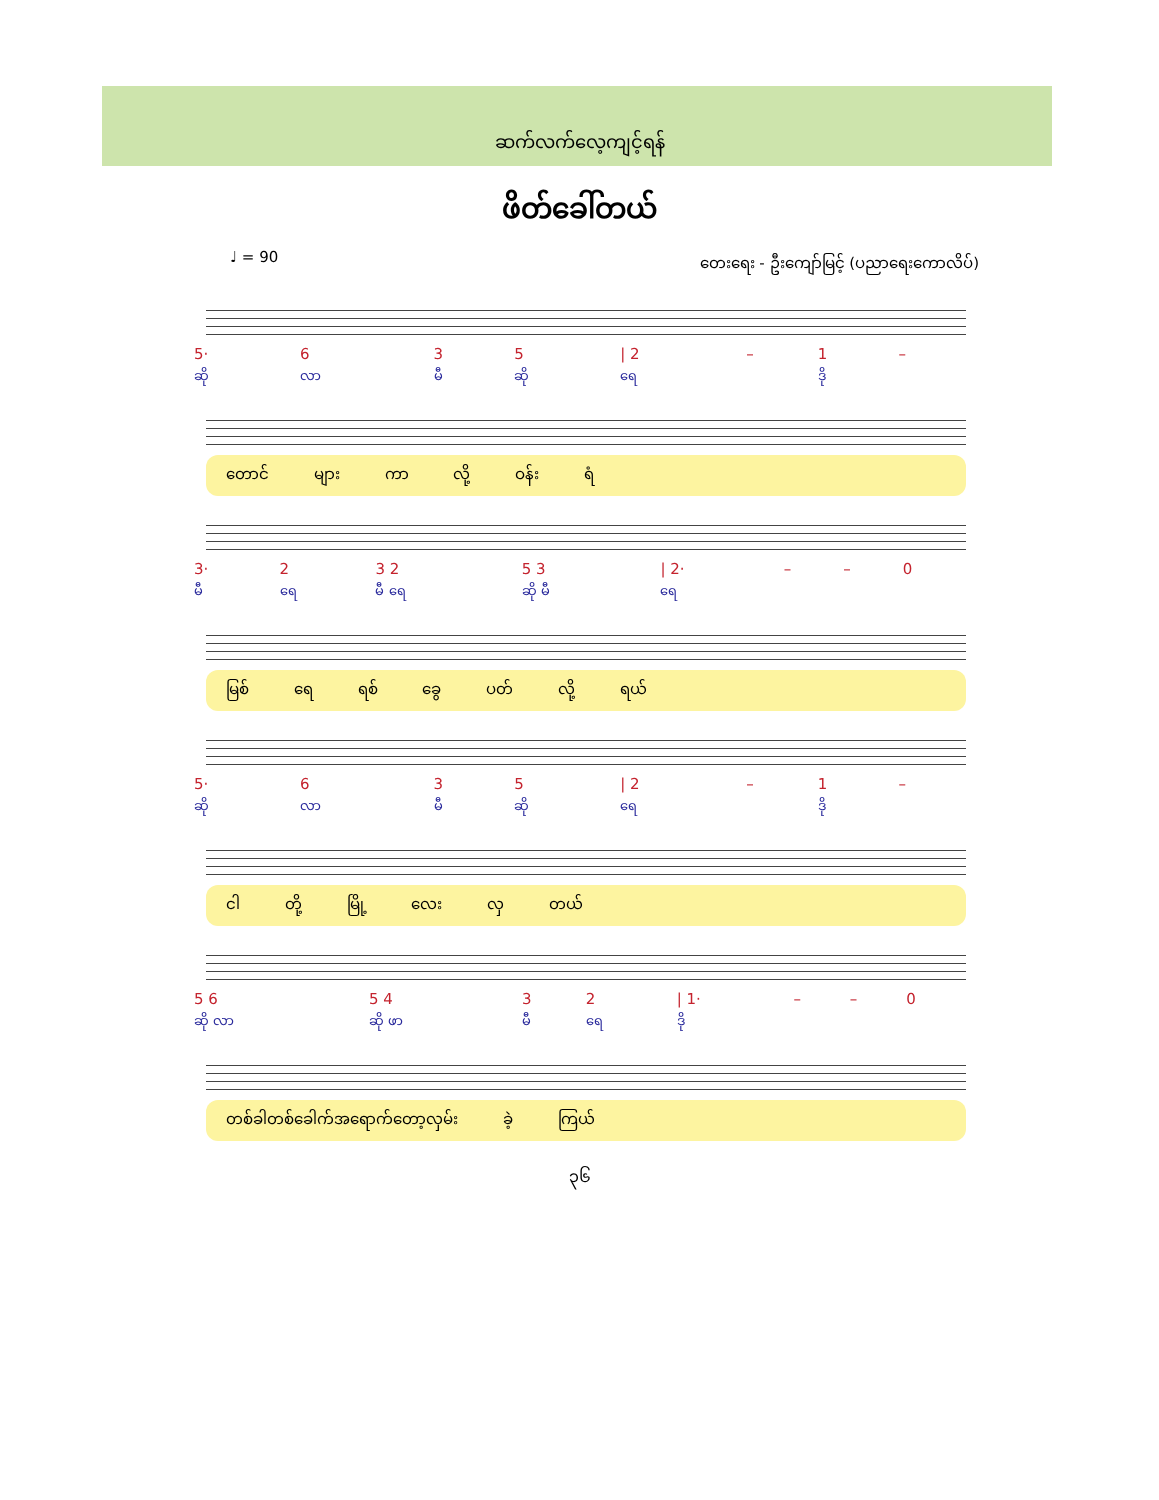ဆက်လက်လေ့ကျင့်ရန်
ဖိတ်ခေါ်တယ်
♩ = 90 တေးရေး - ဦးကျော်မြင့် (ပညာရေးကောလိပ်)
| 5· | 6 | 3 | 5 | / 2 | – | 1 | – |
| ဆို | လာ | မီ | ဆို | ရေ | | ဒို | |
တောင် များ ကာ လို့ ဝန်း ရံ
| 3· | 2 | 3 2 | 5 3 | / 2· | – | – | 0 |
| မီ | ရေ | မီ ရေ | ဆို မီ | ရေ | | | |
မြစ် ရေ ရစ် ခွေ ပတ် လို့ ရယ်
| 5· | 6 | 3 | 5 | / 2 | – | 1 | – |
| ဆို | လာ | မီ | ဆို | ရေ | | ဒို | |
ငါ တို့ မြို့ လေး လှ တယ်
| 5 6 | 5 4 | 3 | 2 | / 1· | – | – | 0 |
| ဆို လာ | ဆို ဖာ | မီ | ရေ | ဒို | | | |
တစ်ခါတစ်ခေါက်အရောက်တော့လှမ်း ခဲ့ ကြယ်
၃၆